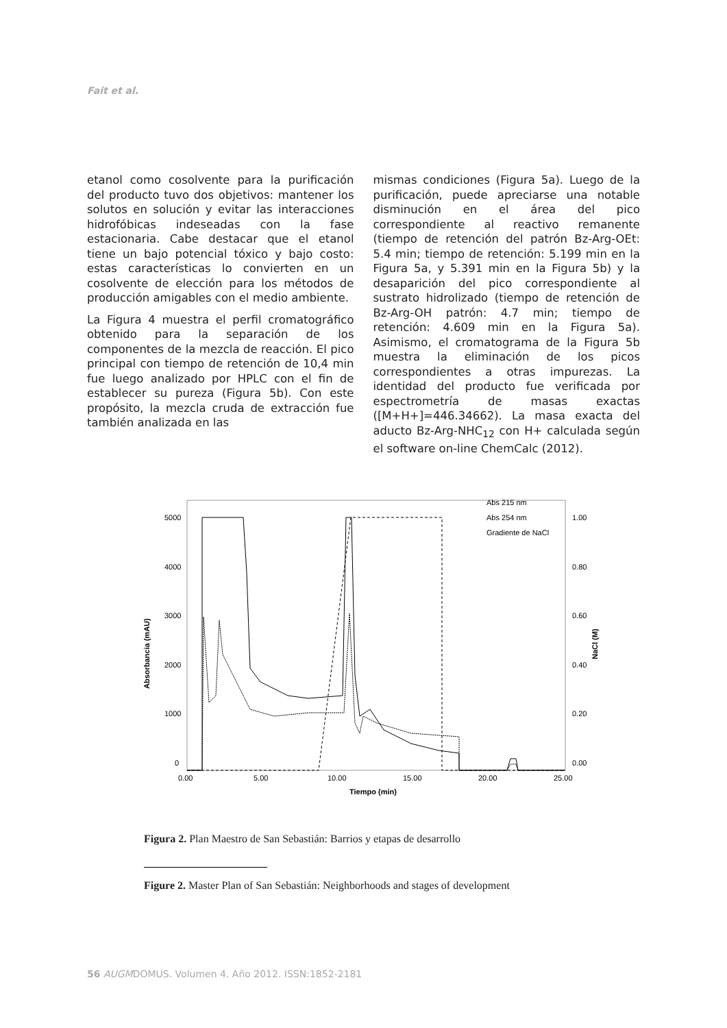Fait et al.
etanol como cosolvente para la purificación del producto tuvo dos objetivos: mantener los solutos en solución y evitar las interacciones hidrofóbicas indeseadas con la fase estacionaria. Cabe destacar que el etanol tiene un bajo potencial tóxico y bajo costo: estas características lo convierten en un cosolvente de elección para los métodos de producción amigables con el medio ambiente.
La Figura 4 muestra el perfil cromatográfico obtenido para la separación de los componentes de la mezcla de reacción. El pico principal con tiempo de retención de 10,4 min fue luego analizado por HPLC con el fin de establecer su pureza (Figura 5b). Con este propósito, la mezcla cruda de extracción fue también analizada en las
mismas condiciones (Figura 5a). Luego de la purificación, puede apreciarse una notable disminución en el área del pico correspondiente al reactivo remanente (tiempo de retención del patrón Bz-Arg-OEt: 5.4 min; tiempo de retención: 5.199 min en la Figura 5a, y 5.391 min en la Figura 5b) y la desaparición del pico correspondiente al sustrato hidrolizado (tiempo de retención de Bz-Arg-OH patrón: 4.7 min; tiempo de retención: 4.609 min en la Figura 5a). Asimismo, el cromatograma de la Figura 5b muestra la eliminación de los picos correspondientes a otras impurezas. La identidad del producto fue verificada por espectrometría de masas exactas ([M+H+]=446.34662). La masa exacta del aducto Bz-Arg-NHC<sub>12</sub> con H+ calculada según el software on-line ChemCalc (2012).
5000
4000
3000
2000
1000
0
1.00
0.80
0.60
0.40
0.20
0.00
0.00
5.00
10.00
15.00
20.00
25.00
Tiempo (min)
Absorbancia (mAU)
NaCl (M)
Abs 215 nm
Abs 254 nm
Gradiente de NaCl
Figura 2. Plan Maestro de San Sebastián: Barrios y etapas de desarrollo
Figure 2. Master Plan of San Sebastián: Neighborhoods and stages of development
56 AUGMDOMUS. Volumen 4. Año 2012. ISSN:1852-2181